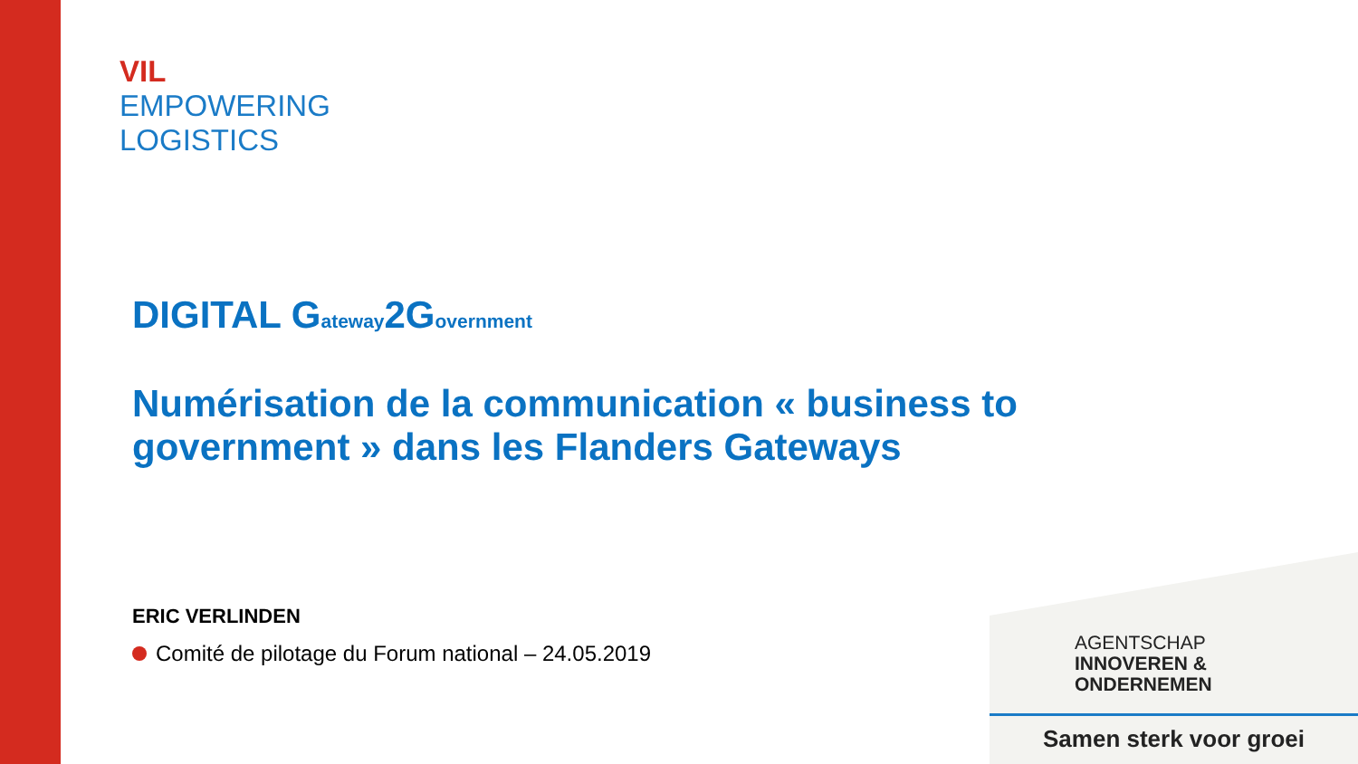VIL
EMPOWERING
LOGISTICS
DIGITAL G<sub>ateway</sub>2G<sub>overnment</sub>
Numérisation de la communication « business to government » dans les Flanders Gateways
ERIC VERLINDEN
Comité de pilotage du Forum national – 24.05.2019
AGENTSCHAP
INNOVEREN &
ONDERNEMEN
Samen sterk voor groei